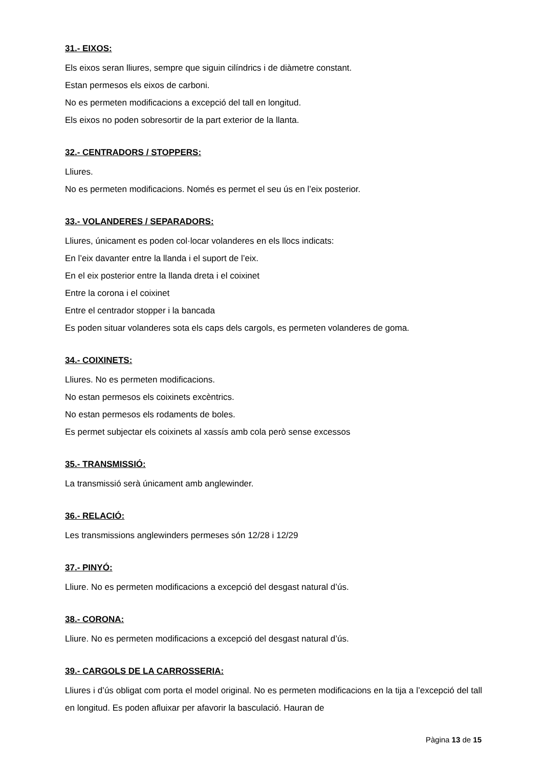31.- EIXOS:
Els eixos seran lliures, sempre que siguin cilíndrics i de diàmetre constant.
Estan permesos els eixos de carboni.
No es permeten modificacions a excepció del tall en longitud.
Els eixos no poden sobresortir de la part exterior de la llanta.
32.- CENTRADORS / STOPPERS:
Lliures.
No es permeten modificacions. Només es permet el seu ús en l’eix posterior.
33.- VOLANDERES / SEPARADORS:
Lliures, únicament es poden col·locar volanderes en els llocs indicats:
En l’eix davanter entre la llanda i el suport de l’eix.
En el eix posterior entre la llanda dreta i el coixinet
Entre la corona i el coixinet
Entre el centrador stopper i la bancada
Es poden situar volanderes sota els caps dels cargols, es permeten volanderes de goma.
34.- COIXINETS:
Lliures. No es permeten modificacions.
No estan permesos els coixinets excèntrics.
No estan permesos els rodaments de boles.
Es permet subjectar els coixinets al xassís amb cola però sense excessos
35.- TRANSMISSIÓ:
La transmissió serà únicament amb anglewinder.
36.- RELACIÓ:
Les transmissions anglewinders permeses són 12/28 i 12/29
37.- PINYÓ:
Lliure. No es permeten modificacions a excepció del desgast natural d’ús.
38.- CORONA:
Lliure. No es permeten modificacions a excepció del desgast natural d’ús.
39.- CARGOLS DE LA CARROSSERIA:
Lliures i d’ús obligat com porta el model original. No es permeten modificacions en la tija a l’excepció del tall en longitud. Es poden afluixar per afavorir la basculació. Hauran de
Pàgina 13 de 15